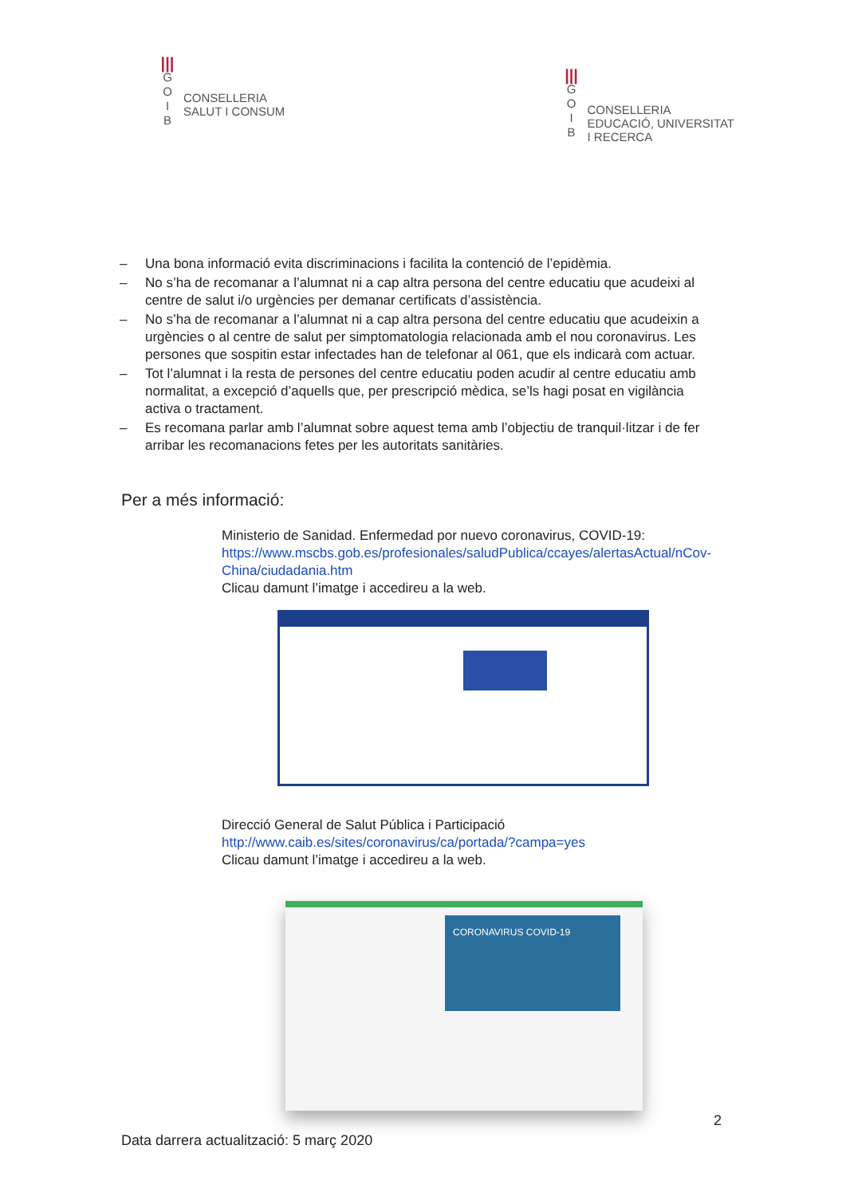|||
G
O
I
B
CONSELLERIA
SALUT I CONSUM
|||
G
O
I
B
CONSELLERIA
EDUCACIÓ, UNIVERSITAT
I RECERCA
– Una bona informació evita discriminacions i facilita la contenció de l’epidèmia.
– No s’ha de recomanar a l’alumnat ni a cap altra persona del centre educatiu que acudeixi al centre de salut i/o urgències per demanar certificats d’assistència.
– No s’ha de recomanar a l’alumnat ni a cap altra persona del centre educatiu que acudeixin a urgències o al centre de salut per simptomatologia relacionada amb el nou coronavirus. Les persones que sospitin estar infectades han de telefonar al 061, que els indicarà com actuar.
– Tot l’alumnat i la resta de persones del centre educatiu poden acudir al centre educatiu amb normalitat, a excepció d’aquells que, per prescripció mèdica, se’ls hagi posat en vigilància activa o tractament.
– Es recomana parlar amb l’alumnat sobre aquest tema amb l’objectiu de tranquil·litzar i de fer arribar les recomanacions fetes per les autoritats sanitàries.
Per a més informació:
Ministerio de Sanidad. Enfermedad por nuevo coronavirus, COVID-19:
https://www.mscbs.gob.es/profesionales/saludPublica/ccayes/alertasActual/nCov-China/ciudadania.htm
Clicau damunt l’imatge i accedireu a la web.
Direcció General de Salut Pública i Participació
http://www.caib.es/sites/coronavirus/ca/portada/?campa=yes
Clicau damunt l’imatge i accedireu a la web.
CORONAVIRUS COVID-19
2
Data darrera actualització: 5 març 2020